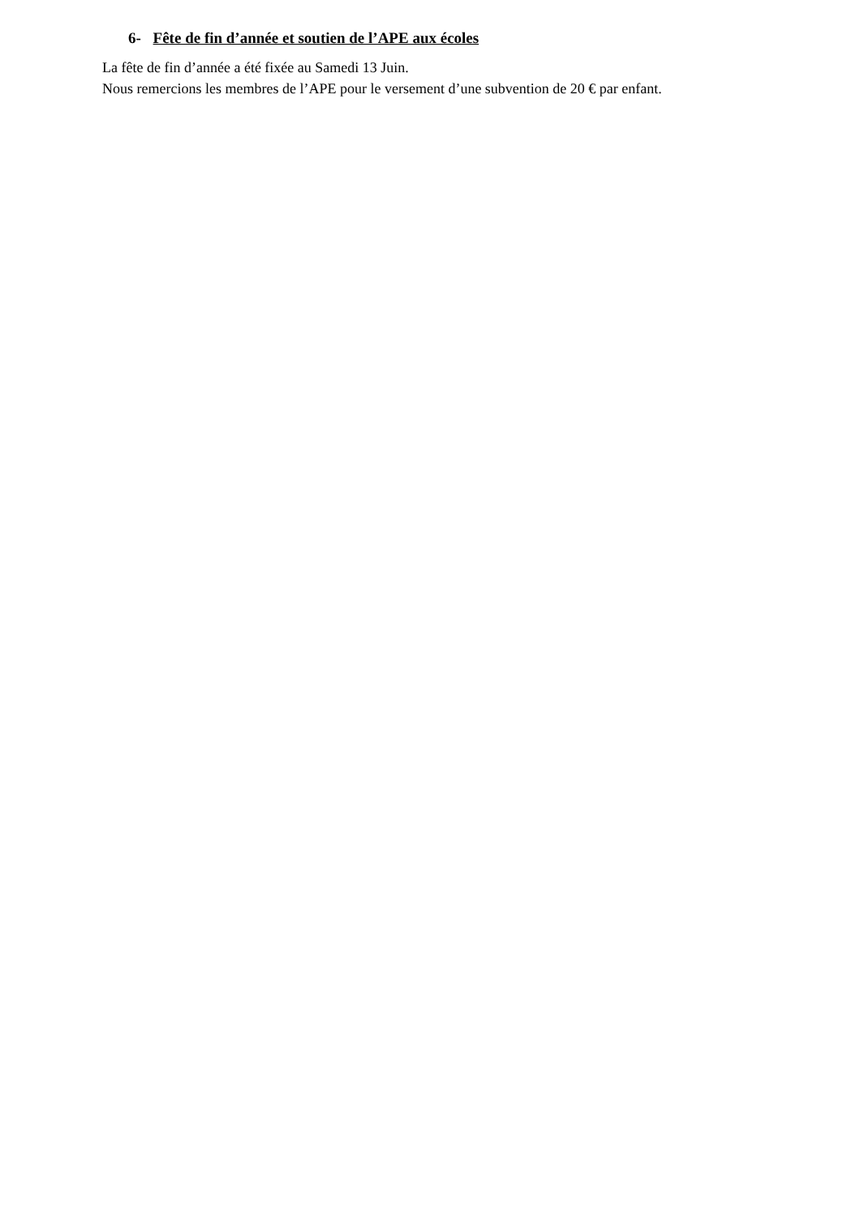6- Fête de fin d’année et soutien de l’APE aux écoles
La fête de fin d’année a été fixée au Samedi 13 Juin.
Nous remercions les membres de l’APE pour le versement d’une subvention de 20 € par enfant.